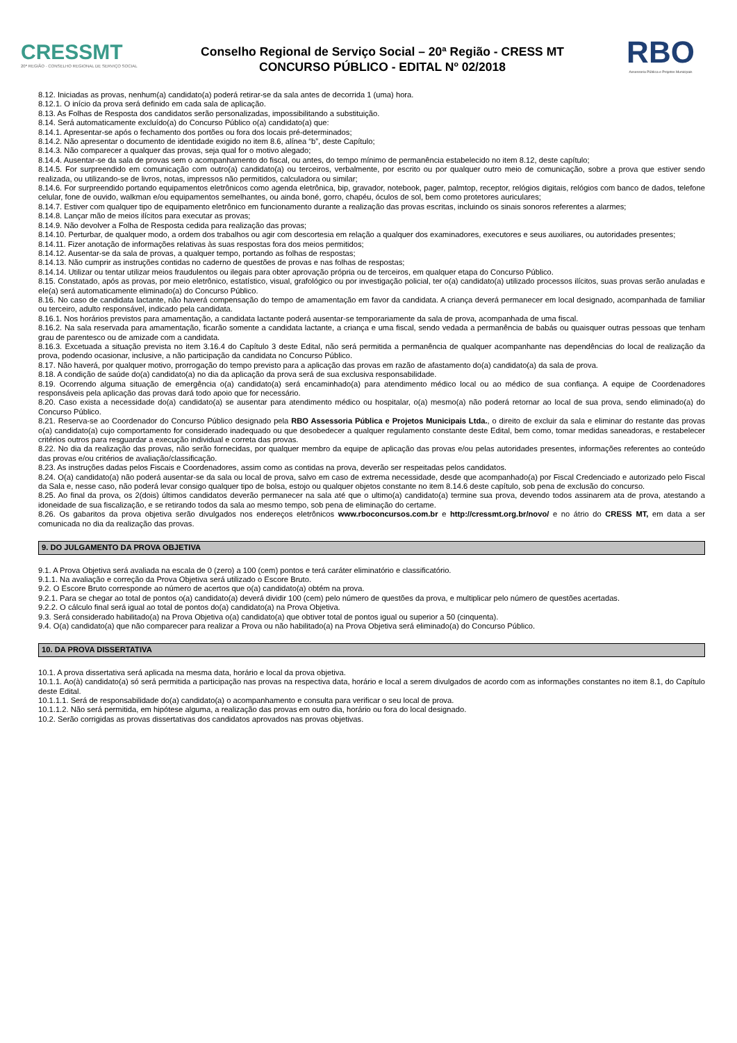CRESSMT
20ª REGIÃO · CONSELHO REGIONAL DE SERVIÇO SOCIAL
Conselho Regional de Serviço Social – 20ª Região - CRESS MT
CONCURSO PÚBLICO - EDITAL Nº 02/2018
RBO
Assessoria Pública e Projetos Municipais
8.12. Iniciadas as provas, nenhum(a) candidato(a) poderá retirar-se da sala antes de decorrida 1 (uma) hora.
8.12.1. O início da prova será definido em cada sala de aplicação.
8.13. As Folhas de Resposta dos candidatos serão personalizadas, impossibilitando a substituição.
8.14. Será automaticamente excluído(a) do Concurso Público o(a) candidato(a) que:
8.14.1. Apresentar-se após o fechamento dos portões ou fora dos locais pré-determinados;
8.14.2. Não apresentar o documento de identidade exigido no item 8.6, alínea “b”, deste Capítulo;
8.14.3. Não comparecer a qualquer das provas, seja qual for o motivo alegado;
8.14.4. Ausentar-se da sala de provas sem o acompanhamento do fiscal, ou antes, do tempo mínimo de permanência estabelecido no item 8.12, deste capítulo;
8.14.5. For surpreendido em comunicação com outro(a) candidato(a) ou terceiros, verbalmente, por escrito ou por qualquer outro meio de comunicação, sobre a prova que estiver sendo realizada, ou utilizando-se de livros, notas, impressos não permitidos, calculadora ou similar;
8.14.6. For surpreendido portando equipamentos eletrônicos como agenda eletrônica, bip, gravador, notebook, pager, palmtop, receptor, relógios digitais, relógios com banco de dados, telefone celular, fone de ouvido, walkman e/ou equipamentos semelhantes, ou ainda boné, gorro, chapéu, óculos de sol, bem como protetores auriculares;
8.14.7. Estiver com qualquer tipo de equipamento eletrônico em funcionamento durante a realização das provas escritas, incluindo os sinais sonoros referentes a alarmes;
8.14.8. Lançar mão de meios ilícitos para executar as provas;
8.14.9. Não devolver a Folha de Resposta cedida para realização das provas;
8.14.10. Perturbar, de qualquer modo, a ordem dos trabalhos ou agir com descortesia em relação a qualquer dos examinadores, executores e seus auxiliares, ou autoridades presentes;
8.14.11. Fizer anotação de informações relativas às suas respostas fora dos meios permitidos;
8.14.12. Ausentar-se da sala de provas, a qualquer tempo, portando as folhas de respostas;
8.14.13. Não cumprir as instruções contidas no caderno de questões de provas e nas folhas de respostas;
8.14.14. Utilizar ou tentar utilizar meios fraudulentos ou ilegais para obter aprovação própria ou de terceiros, em qualquer etapa do Concurso Público.
8.15. Constatado, após as provas, por meio eletrônico, estatístico, visual, grafológico ou por investigação policial, ter o(a) candidato(a) utilizado processos ilícitos, suas provas serão anuladas e ele(a) será automaticamente eliminado(a) do Concurso Público.
8.16. No caso de candidata lactante, não haverá compensação do tempo de amamentação em favor da candidata. A criança deverá permanecer em local designado, acompanhada de familiar ou terceiro, adulto responsável, indicado pela candidata.
8.16.1. Nos horários previstos para amamentação, a candidata lactante poderá ausentar-se temporariamente da sala de prova, acompanhada de uma fiscal.
8.16.2. Na sala reservada para amamentação, ficarão somente a candidata lactante, a criança e uma fiscal, sendo vedada a permanência de babás ou quaisquer outras pessoas que tenham grau de parentesco ou de amizade com a candidata.
8.16.3. Excetuada a situação prevista no item 3.16.4 do Capítulo 3 deste Edital, não será permitida a permanência de qualquer acompanhante nas dependências do local de realização da prova, podendo ocasionar, inclusive, a não participação da candidata no Concurso Público.
8.17. Não haverá, por qualquer motivo, prorrogação do tempo previsto para a aplicação das provas em razão de afastamento do(a) candidato(a) da sala de prova.
8.18. A condição de saúde do(a) candidato(a) no dia da aplicação da prova será de sua exclusiva responsabilidade.
8.19. Ocorrendo alguma situação de emergência o(a) candidato(a) será encaminhado(a) para atendimento médico local ou ao médico de sua confiança. A equipe de Coordenadores responsáveis pela aplicação das provas dará todo apoio que for necessário.
8.20. Caso exista a necessidade do(a) candidato(a) se ausentar para atendimento médico ou hospitalar, o(a) mesmo(a) não poderá retornar ao local de sua prova, sendo eliminado(a) do Concurso Público.
8.21. Reserva-se ao Coordenador do Concurso Público designado pela RBO Assessoria Pública e Projetos Municipais Ltda., o direito de excluir da sala e eliminar do restante das provas o(a) candidato(a) cujo comportamento for considerado inadequado ou que desobedecer a qualquer regulamento constante deste Edital, bem como, tomar medidas saneadoras, e restabelecer critérios outros para resguardar a execução individual e correta das provas.
8.22. No dia da realização das provas, não serão fornecidas, por qualquer membro da equipe de aplicação das provas e/ou pelas autoridades presentes, informações referentes ao conteúdo das provas e/ou critérios de avaliação/classificação.
8.23. As instruções dadas pelos Fiscais e Coordenadores, assim como as contidas na prova, deverão ser respeitadas pelos candidatos.
8.24. O(a) candidato(a) não poderá ausentar-se da sala ou local de prova, salvo em caso de extrema necessidade, desde que acompanhado(a) por Fiscal Credenciado e autorizado pelo Fiscal da Sala e, nesse caso, não poderá levar consigo qualquer tipo de bolsa, estojo ou qualquer objetos constante no item 8.14.6 deste capítulo, sob pena de exclusão do concurso.
8.25. Ao final da prova, os 2(dois) últimos candidatos deverão permanecer na sala até que o ultimo(a) candidato(a) termine sua prova, devendo todos assinarem ata de prova, atestando a idoneidade de sua fiscalização, e se retirando todos da sala ao mesmo tempo, sob pena de eliminação do certame.
8.26. Os gabaritos da prova objetiva serão divulgados nos endereços eletrônicos www.rboconcursos.com.br e http://cressmt.org.br/novo/ e no átrio do CRESS MT, em data a ser comunicada no dia da realização das provas.
9. DO JULGAMENTO DA PROVA OBJETIVA
9.1. A Prova Objetiva será avaliada na escala de 0 (zero) a 100 (cem) pontos e terá caráter eliminatório e classificatório.
9.1.1. Na avaliação e correção da Prova Objetiva será utilizado o Escore Bruto.
9.2. O Escore Bruto corresponde ao número de acertos que o(a) candidato(a) obtém na prova.
9.2.1. Para se chegar ao total de pontos o(a) candidato(a) deverá dividir 100 (cem) pelo número de questões da prova, e multiplicar pelo número de questões acertadas.
9.2.2. O cálculo final será igual ao total de pontos do(a) candidato(a) na Prova Objetiva.
9.3. Será considerado habilitado(a) na Prova Objetiva o(a) candidato(a) que obtiver total de pontos igual ou superior a 50 (cinquenta).
9.4. O(a) candidato(a) que não comparecer para realizar a Prova ou não habilitado(a) na Prova Objetiva será eliminado(a) do Concurso Público.
10. DA PROVA DISSERTATIVA
10.1. A prova dissertativa será aplicada na mesma data, horário e local da prova objetiva.
10.1.1. Ao(à) candidato(a) só será permitida a participação nas provas na respectiva data, horário e local a serem divulgados de acordo com as informações constantes no item 8.1, do Capítulo deste Edital.
10.1.1.1. Será de responsabilidade do(a) candidato(a) o acompanhamento e consulta para verificar o seu local de prova.
10.1.1.2. Não será permitida, em hipótese alguma, a realização das provas em outro dia, horário ou fora do local designado.
10.2. Serão corrigidas as provas dissertativas dos candidatos aprovados nas provas objetivas.